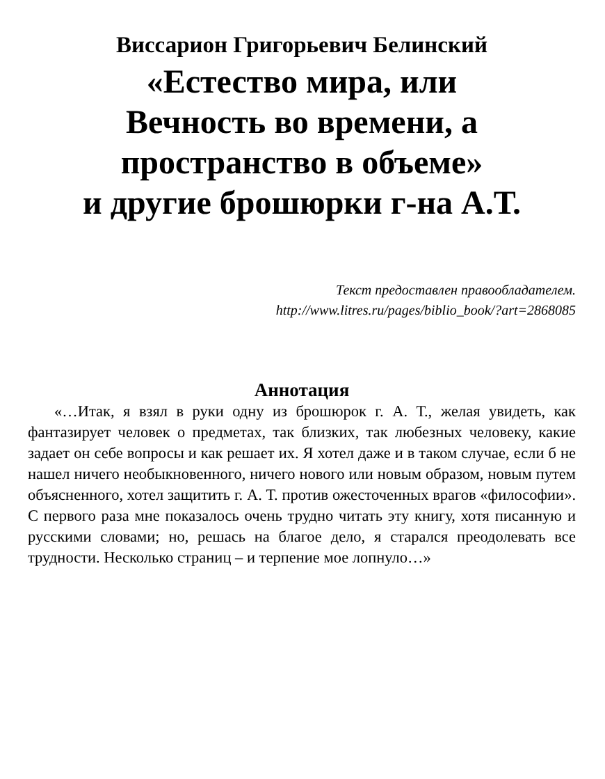Виссарион Григорьевич Белинский
«Естество мира, или
Вечность во времени, а
пространство в объеме»
и другие брошюрки г-на А.Т.
Текст предоставлен правообладателем.
http://www.litres.ru/pages/biblio_book/?art=2868085
Аннотация
«…Итак, я взял в руки одну из брошюрок г. А. Т., желая увидеть, как фантазирует человек о предметах, так близких, так любезных человеку, какие задает он себе вопросы и как решает их. Я хотел даже и в таком случае, если б не нашел ничего необыкновенного, ничего нового или новым образом, новым путем объясненного, хотел защитить г. А. Т. против ожесточенных врагов «философии». С первого раза мне показалось очень трудно читать эту книгу, хотя писанную и русскими словами; но, решась на благое дело, я старался преодолевать все трудности. Несколько страниц – и терпение мое лопнуло…»